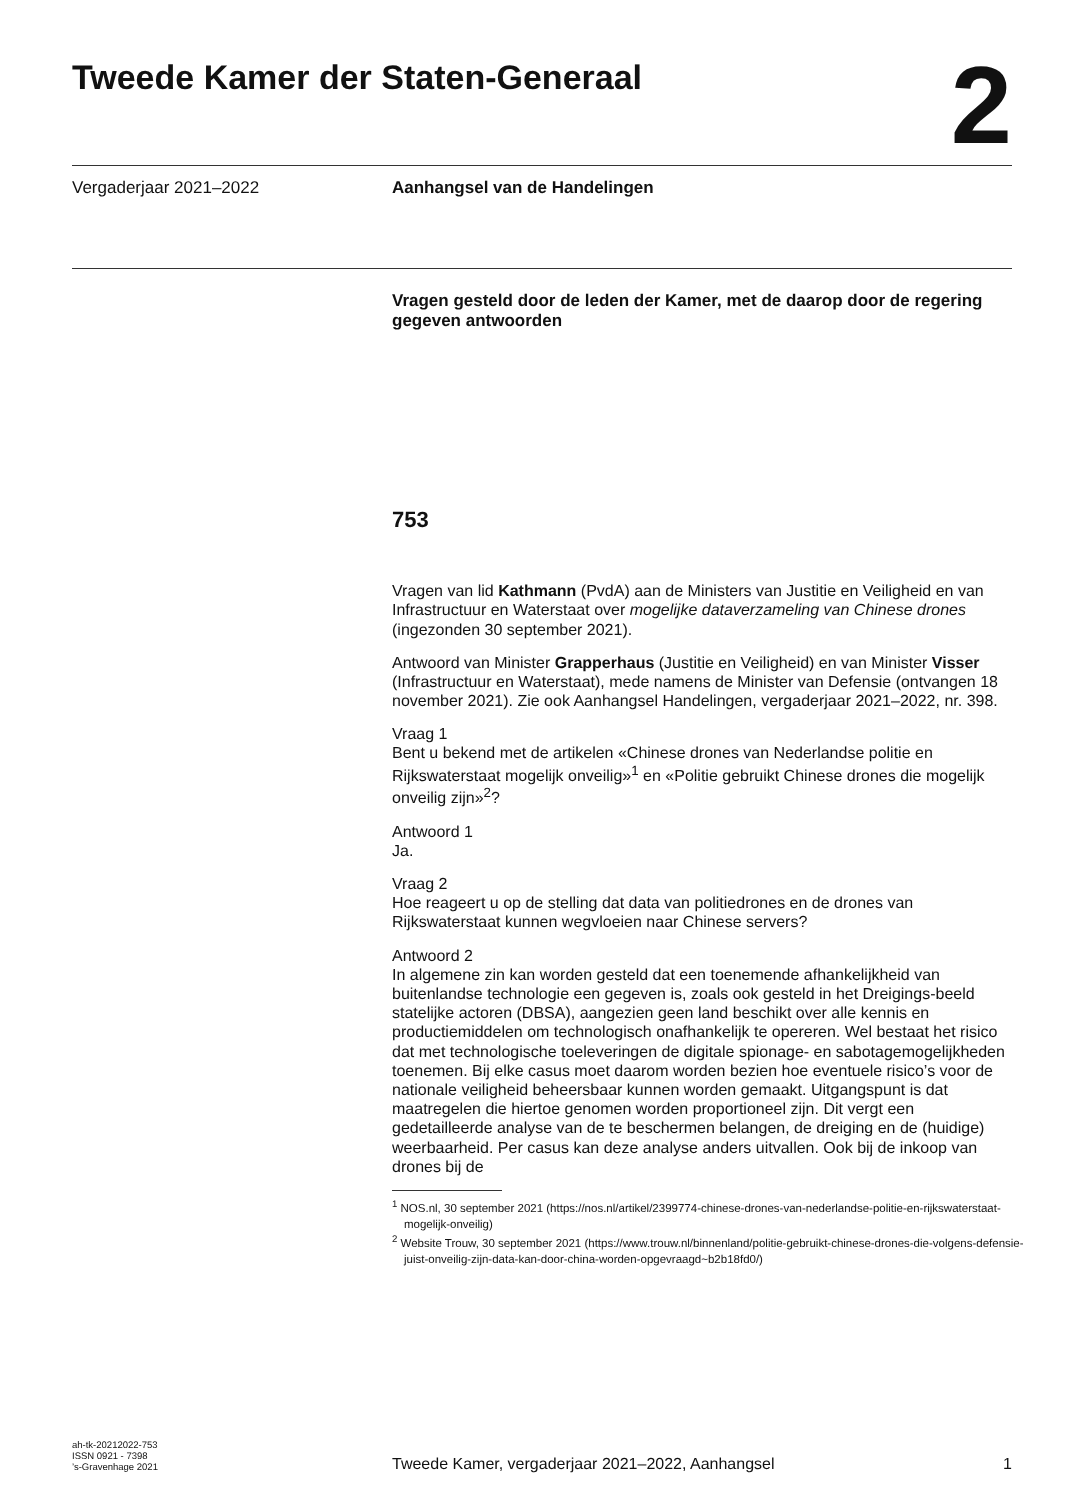Tweede Kamer der Staten-Generaal
2
Vergaderjaar 2021–2022 Aanhangsel van de Handelingen
Vragen gesteld door de leden der Kamer, met de daarop door de regering gegeven antwoorden
753
Vragen van lid Kathmann (PvdA) aan de Ministers van Justitie en Veiligheid en van Infrastructuur en Waterstaat over mogelijke dataverzameling van Chinese drones (ingezonden 30 september 2021).
Antwoord van Minister Grapperhaus (Justitie en Veiligheid) en van Minister Visser (Infrastructuur en Waterstaat), mede namens de Minister van Defensie (ontvangen 18 november 2021). Zie ook Aanhangsel Handelingen, vergaderjaar 2021–2022, nr. 398.
Vraag 1
Bent u bekend met de artikelen «Chinese drones van Nederlandse politie en Rijkswaterstaat mogelijk onveilig»<sup>1</sup> en «Politie gebruikt Chinese drones die mogelijk onveilig zijn»<sup>2</sup>?
Antwoord 1
Ja.
Vraag 2
Hoe reageert u op de stelling dat data van politiedrones en de drones van Rijkswaterstaat kunnen wegvloeien naar Chinese servers?
Antwoord 2
In algemene zin kan worden gesteld dat een toenemende afhankelijkheid van buitenlandse technologie een gegeven is, zoals ook gesteld in het Dreigings-beeld statelijke actoren (DBSA), aangezien geen land beschikt over alle kennis en productiemiddelen om technologisch onafhankelijk te opereren. Wel bestaat het risico dat met technologische toeleveringen de digitale spionage- en sabotagemogelijkheden toenemen. Bij elke casus moet daarom worden bezien hoe eventuele risico’s voor de nationale veiligheid beheersbaar kunnen worden gemaakt. Uitgangspunt is dat maatregelen die hiertoe genomen worden proportioneel zijn. Dit vergt een gedetailleerde analyse van de te beschermen belangen, de dreiging en de (huidige) weerbaarheid. Per casus kan deze analyse anders uitvallen. Ook bij de inkoop van drones bij de
<sup>1</sup> NOS.nl, 30 september 2021 (https://nos.nl/artikel/2399774-chinese-drones-van-nederlandse-politie-en-rijkswaterstaat-mogelijk-onveilig)
<sup>2</sup> Website Trouw, 30 september 2021 (https://www.trouw.nl/binnenland/politie-gebruikt-chinese-drones-die-volgens-defensie-juist-onveilig-zijn-data-kan-door-china-worden-opgevraagd~b2b18fd0/)
ah-tk-20212022-753
ISSN 0921 - 7398
’s-Gravenhage 2021
Tweede Kamer, vergaderjaar 2021–2022, Aanhangsel
1